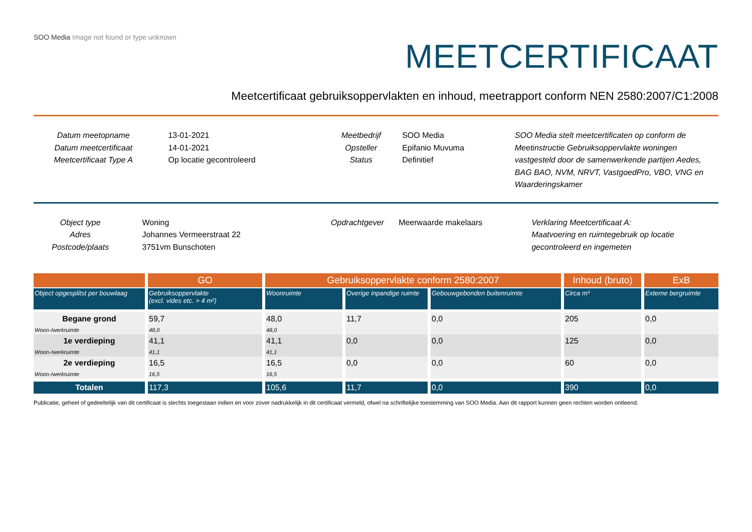SOO Media Image not found or type unknown
MEETCERTIFICAAT
Meetcertificaat gebruiksoppervlakten en inhoud, meetrapport conform NEN 2580:2007/C1:2008
Datum meetopname
Datum meetcertificaat
Meetcertificaat Type A
13-01-2021
14-01-2021
Op locatie gecontroleerd
Meetbedrijf
Opsteller
Status
SOO Media
Epifanio Muvuma
Definitief
SOO Media stelt meetcertificaten op conform de Meetinstructie Gebruiksoppervlakte woningen vastgesteld door de samenwerkende partijen Aedes, BAG BAO, NVM, NRVT, VastgoedPro, VBO, VNG en Waarderingskamer
Object type
Adres
Postcode/plaats
Woning
Johannes Vermeerstraat 22
3751vm Bunschoten
Opdrachtgever Meerwaarde makelaars Verklaring Meetcertificaat A:
Maatvoering en ruimtegebruik op locatie gecontroleerd en ingemeten
| | GO | Gebruiksoppervlakte conform 2580:2007 | | | Inhoud (bruto) | ExB |
| --- | --- | --- | --- | --- | --- | --- |
| Object opgesplitst per bouwlaag | Gebruiksoppervlakte (excl. vides etc. > 4 m²) | Woonruimte | Overige inpandige ruimte | Gebouwgebonden buitenruimte | Circa m³ | Externe bergruimte |
| Begane grond | 59,7 | 48,0 | 11,7 | 0,0 | 205 | 0,0 |
| Woon-/werkruimte | 48,0 | 48,0 | | | | |
| 1e verdieping | 41,1 | 41,1 | 0,0 | 0,0 | 125 | 0,0 |
| Woon-/werkruimte | 41,1 | 41,1 | | | | |
| 2e verdieping | 16,5 | 16,5 | 0,0 | 0,0 | 60 | 0,0 |
| Woon-/werkruimte | 16,5 | 16,5 | | | | |
| Totalen | 117,3 | 105,6 | 11,7 | 0,0 | 390 | 0,0 |
Publicatie, geheel of gedeeltelijk van dit certificaat is slechts toegestaan indien en voor zover nadrukkelijk in dit certificaat vermeld, ofwel na schriftelijke toestemming van SOO Media. Aan dit rapport kunnen geen rechten worden ontleend.